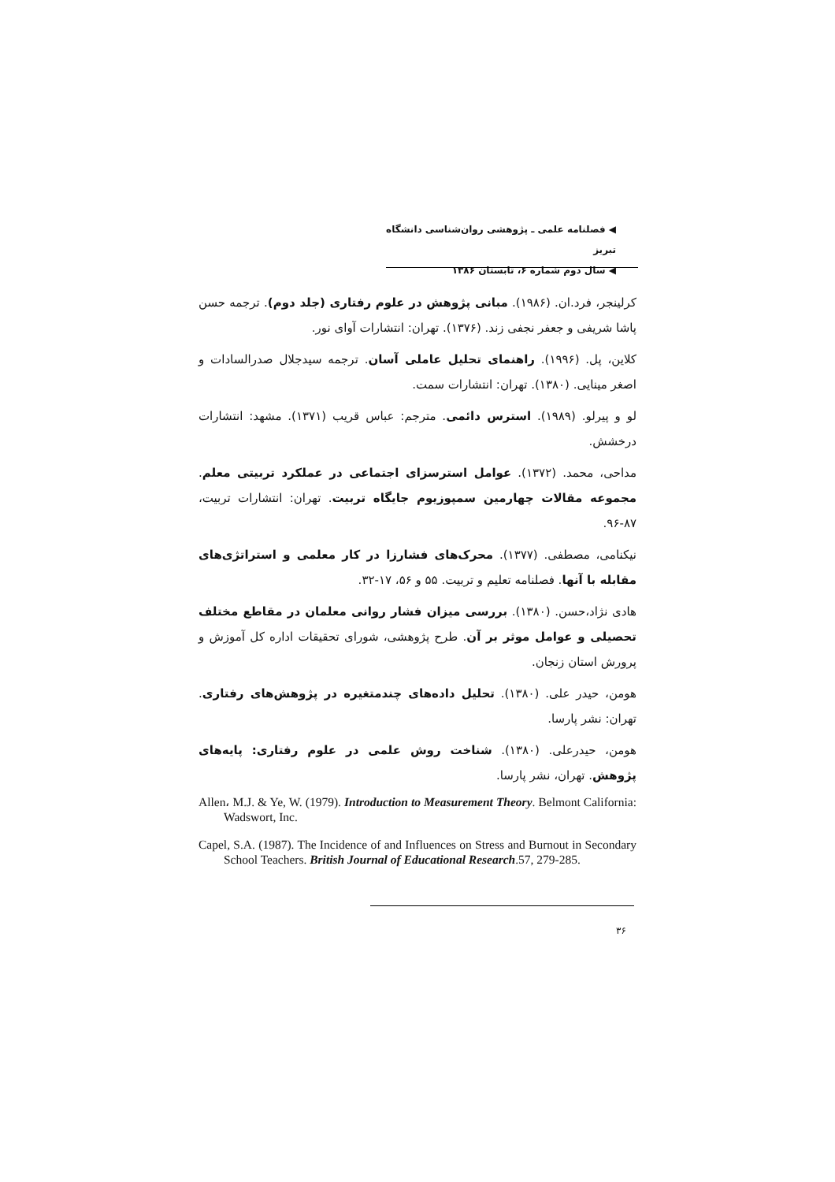◀ فصلنامه علمی ـ پژوهشی روان‌شناسی دانشگاه تبریز
◀ سال دوم شماره ۶، تابستان ۱۳۸۶
کرلینجر، فرد.ان. (۱۹۸۶). مبانی پژوهش در علوم رفتاری (جلد دوم). ترجمه حسن پاشا شریفی و جعفر نجفی زند. (۱۳۷۶). تهران: انتشارات آوای نور.
کلاین، پل. (۱۹۹۶). راهنمای تحلیل عاملی آسان. ترجمه سیدجلال صدرالسادات و اصغر مینایی. (۱۳۸۰). تهران: انتشارات سمت.
لو و پیرلو. (۱۹۸۹). استرس دائمی. مترجم: عباس قریب (۱۳۷۱). مشهد: انتشارات درخشش.
مداحی، محمد. (۱۳۷۲). عوامل استرسزای اجتماعی در عملکرد تربیتی معلم. مجموعه مقالات چهارمین سمپوزیوم جایگاه تربیت. تهران: انتشارات تربیت، ۸۷-۹۶.
نیکنامی، مصطفی. (۱۳۷۷). محرک‌های فشارزا در کار معلمی و استراتژی‌های مقابله با آنها. فصلنامه تعلیم و تربیت. ۵۵ و ۵۶، ۱۷-۳۲.
هادی نژاد،حسن. (۱۳۸۰). بررسی میزان فشار روانی معلمان در مقاطع مختلف تحصیلی و عوامل موثر بر آن. طرح پژوهشی، شورای تحقیقات اداره کل آموزش و پرورش استان زنجان.
هومن، حیدر علی. (۱۳۸۰). تحلیل داده‌های چندمتغیره در پژوهش‌های رفتاری. تهران: نشر پارسا.
هومن، حیدرعلی. (۱۳۸۰). شناخت روش علمی در علوم رفتاری: پایه‌های پژوهش. تهران، نشر پارسا.
Allen، M.J. & Ye, W. (1979). Introduction to Measurement Theory. Belmont California: Wadswort, Inc.
Capel, S.A. (1987). The Incidence of and Influences on Stress and Burnout in Secondary School Teachers. British Journal of Educational Research.57, 279-285.
۳۶